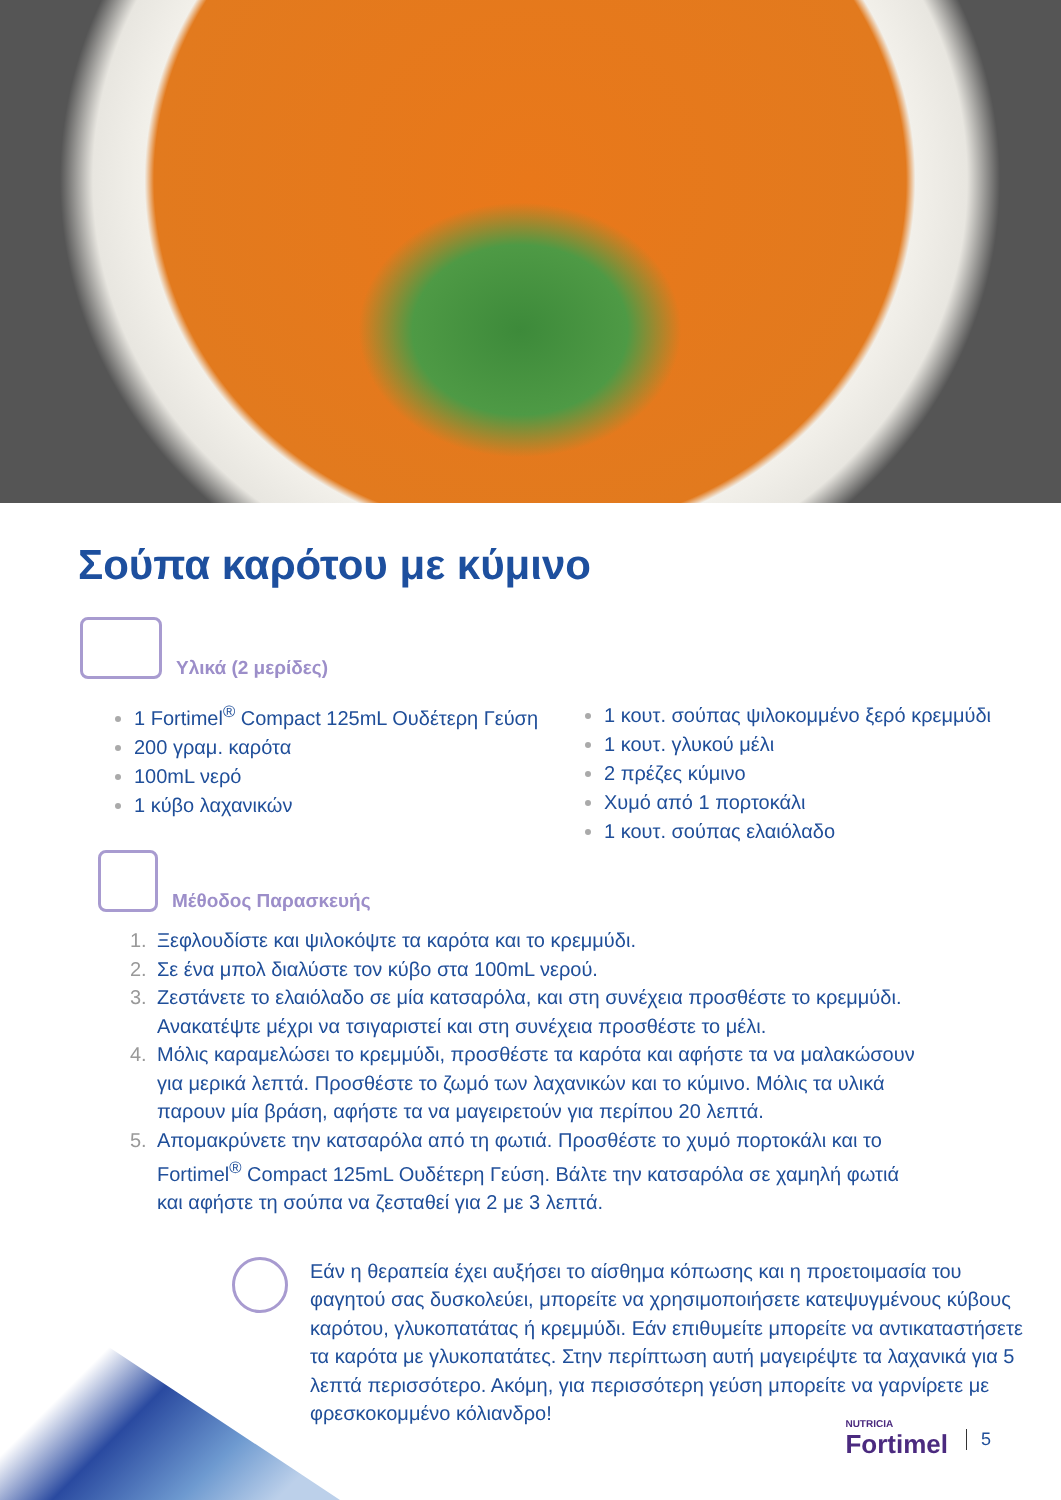Σούπα καρότου με κύμινο
Υλικά (2 μερίδες)
1 Fortimel<sup>®</sup> Compact 125mL Ουδέτερη Γεύση
200 γραμ. καρότα
100mL νερό
1 κύβο λαχανικών
1 κουτ. σούπας ψιλοκομμένο ξερό κρεμμύδι
1 κουτ. γλυκού μέλι
2 πρέζες κύμινο
Χυμό από 1 πορτοκάλι
1 κουτ. σούπας ελαιόλαδο
Μέθοδος Παρασκευής
1. Ξεφλουδίστε και ψιλοκόψτε τα καρότα και το κρεμμύδι.
2. Σε ένα μπολ διαλύστε τον κύβο στα 100mL νερού.
3. Ζεστάνετε το ελαιόλαδο σε μία κατσαρόλα, και στη συνέχεια προσθέστε το κρεμμύδι. Ανακατέψτε μέχρι να τσιγαριστεί και στη συνέχεια προσθέστε το μέλι.
4. Μόλις καραμελώσει το κρεμμύδι, προσθέστε τα καρότα και αφήστε τα να μαλακώσουν για μερικά λεπτά. Προσθέστε το ζωμό των λαχανικών και το κύμινο. Μόλις τα υλικά παρουν μία βράση, αφήστε τα να μαγειρετούν για περίπου 20 λεπτά.
5. Απομακρύνετε την κατσαρόλα από τη φωτιά. Προσθέστε το χυμό πορτοκάλι και το Fortimel<sup>®</sup> Compact 125mL Ουδέτερη Γεύση. Βάλτε την κατσαρόλα σε χαμηλή φωτιά και αφήστε τη σούπα να ζεσταθεί για 2 με 3 λεπτά.
Εάν η θεραπεία έχει αυξήσει το αίσθημα κόπωσης και η προετοιμασία του φαγητού σας δυσκολεύει, μπορείτε να χρησιμοποιήσετε κατεψυγμένους κύβους καρότου, γλυκοπατάτας ή κρεμμύδι. Εάν επιθυμείτε μπορείτε να αντικαταστήσετε τα καρότα με γλυκοπατάτες. Στην περίπτωση αυτή μαγειρέψτε τα λαχανικά για 5 λεπτά περισσότερο. Ακόμη, για περισσότερη γεύση μπορείτε να γαρνίρετε με φρεσκοκομμένο κόλιανδρο!
NUTRICIA
Fortimel
5